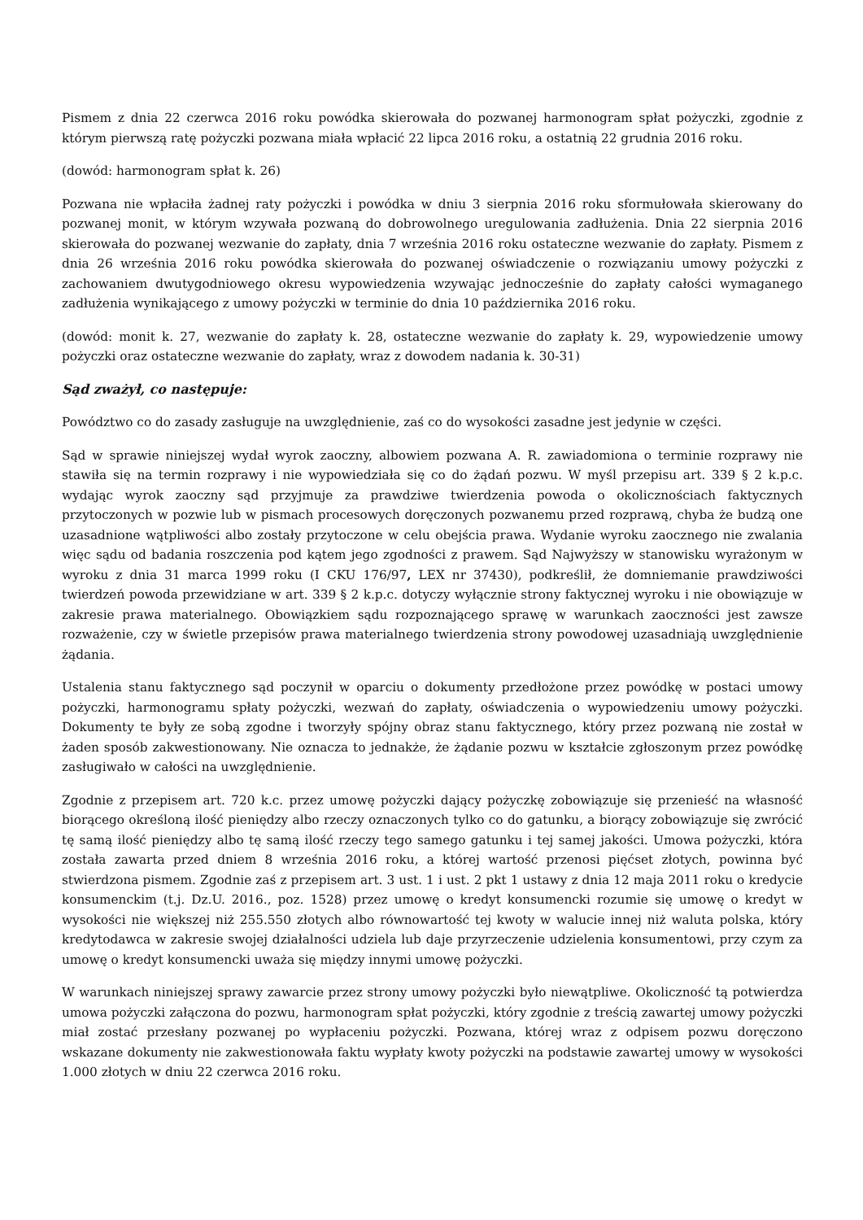Pismem z dnia 22 czerwca 2016 roku powódka skierowała do pozwanej harmonogram spłat pożyczki, zgodnie z którym pierwszą ratę pożyczki pozwana miała wpłacić 22 lipca 2016 roku, a ostatnią 22 grudnia 2016 roku.
(dowód: harmonogram spłat k. 26)
Pozwana nie wpłaciła żadnej raty pożyczki i powódka w dniu 3 sierpnia 2016 roku sformułowała skierowany do pozwanej monit, w którym wzywała pozwaną do dobrowolnego uregulowania zadłużenia. Dnia 22 sierpnia 2016 skierowała do pozwanej wezwanie do zapłaty, dnia 7 września 2016 roku ostateczne wezwanie do zapłaty. Pismem z dnia 26 września 2016 roku powódka skierowała do pozwanej oświadczenie o rozwiązaniu umowy pożyczki z zachowaniem dwutygodniowego okresu wypowiedzenia wzywając jednocześnie do zapłaty całości wymaganego zadłużenia wynikającego z umowy pożyczki w terminie do dnia 10 października 2016 roku.
(dowód: monit k. 27, wezwanie do zapłaty k. 28, ostateczne wezwanie do zapłaty k. 29, wypowiedzenie umowy pożyczki oraz ostateczne wezwanie do zapłaty, wraz z dowodem nadania k. 30-31)
Sąd zważył, co następuje:
Powództwo co do zasady zasługuje na uwzględnienie, zaś co do wysokości zasadne jest jedynie w części.
Sąd w sprawie niniejszej wydał wyrok zaoczny, albowiem pozwana A. R. zawiadomiona o terminie rozprawy nie stawiła się na termin rozprawy i nie wypowiedziała się co do żądań pozwu. W myśl przepisu art. 339 § 2 k.p.c. wydając wyrok zaoczny sąd przyjmuje za prawdziwe twierdzenia powoda o okolicznościach faktycznych przytoczonych w pozwie lub w pismach procesowych doręczonych pozwanemu przed rozprawą, chyba że budzą one uzasadnione wątpliwości albo zostały przytoczone w celu obejścia prawa. Wydanie wyroku zaocznego nie zwalania więc sądu od badania roszczenia pod kątem jego zgodności z prawem. Sąd Najwyższy w stanowisku wyrażonym w wyroku z dnia 31 marca 1999 roku (I CKU 176/97, LEX nr 37430), podkreślił, że domniemanie prawdziwości twierdzeń powoda przewidziane w art. 339 § 2 k.p.c. dotyczy wyłącznie strony faktycznej wyroku i nie obowiązuje w zakresie prawa materialnego. Obowiązkiem sądu rozpoznającego sprawę w warunkach zaoczności jest zawsze rozważenie, czy w świetle przepisów prawa materialnego twierdzenia strony powodowej uzasadniają uwzględnienie żądania.
Ustalenia stanu faktycznego sąd poczynił w oparciu o dokumenty przedłożone przez powódkę w postaci umowy pożyczki, harmonogramu spłaty pożyczki, wezwań do zapłaty, oświadczenia o wypowiedzeniu umowy pożyczki. Dokumenty te były ze sobą zgodne i tworzyły spójny obraz stanu faktycznego, który przez pozwaną nie został w żaden sposób zakwestionowany. Nie oznacza to jednakże, że żądanie pozwu w kształcie zgłoszonym przez powódkę zasługiwało w całości na uwzględnienie.
Zgodnie z przepisem art. 720 k.c. przez umowę pożyczki dający pożyczkę zobowiązuje się przenieść na własność biorącego określoną ilość pieniędzy albo rzeczy oznaczonych tylko co do gatunku, a biorący zobowiązuje się zwrócić tę samą ilość pieniędzy albo tę samą ilość rzeczy tego samego gatunku i tej samej jakości. Umowa pożyczki, która została zawarta przed dniem 8 września 2016 roku, a której wartość przenosi pięćset złotych, powinna być stwierdzona pismem. Zgodnie zaś z przepisem art. 3 ust. 1 i ust. 2 pkt 1 ustawy z dnia 12 maja 2011 roku o kredycie konsumenckim (t.j. Dz.U. 2016., poz. 1528) przez umowę o kredyt konsumencki rozumie się umowę o kredyt w wysokości nie większej niż 255.550 złotych albo równowartość tej kwoty w walucie innej niż waluta polska, który kredytodawca w zakresie swojej działalności udziela lub daje przyrzeczenie udzielenia konsumentowi, przy czym za umowę o kredyt konsumencki uważa się między innymi umowę pożyczki.
W warunkach niniejszej sprawy zawarcie przez strony umowy pożyczki było niewątpliwe. Okoliczność tą potwierdza umowa pożyczki załączona do pozwu, harmonogram spłat pożyczki, który zgodnie z treścią zawartej umowy pożyczki miał zostać przesłany pozwanej po wypłaceniu pożyczki. Pozwana, której wraz z odpisem pozwu doręczono wskazane dokumenty nie zakwestionowała faktu wypłaty kwoty pożyczki na podstawie zawartej umowy w wysokości 1.000 złotych w dniu 22 czerwca 2016 roku.